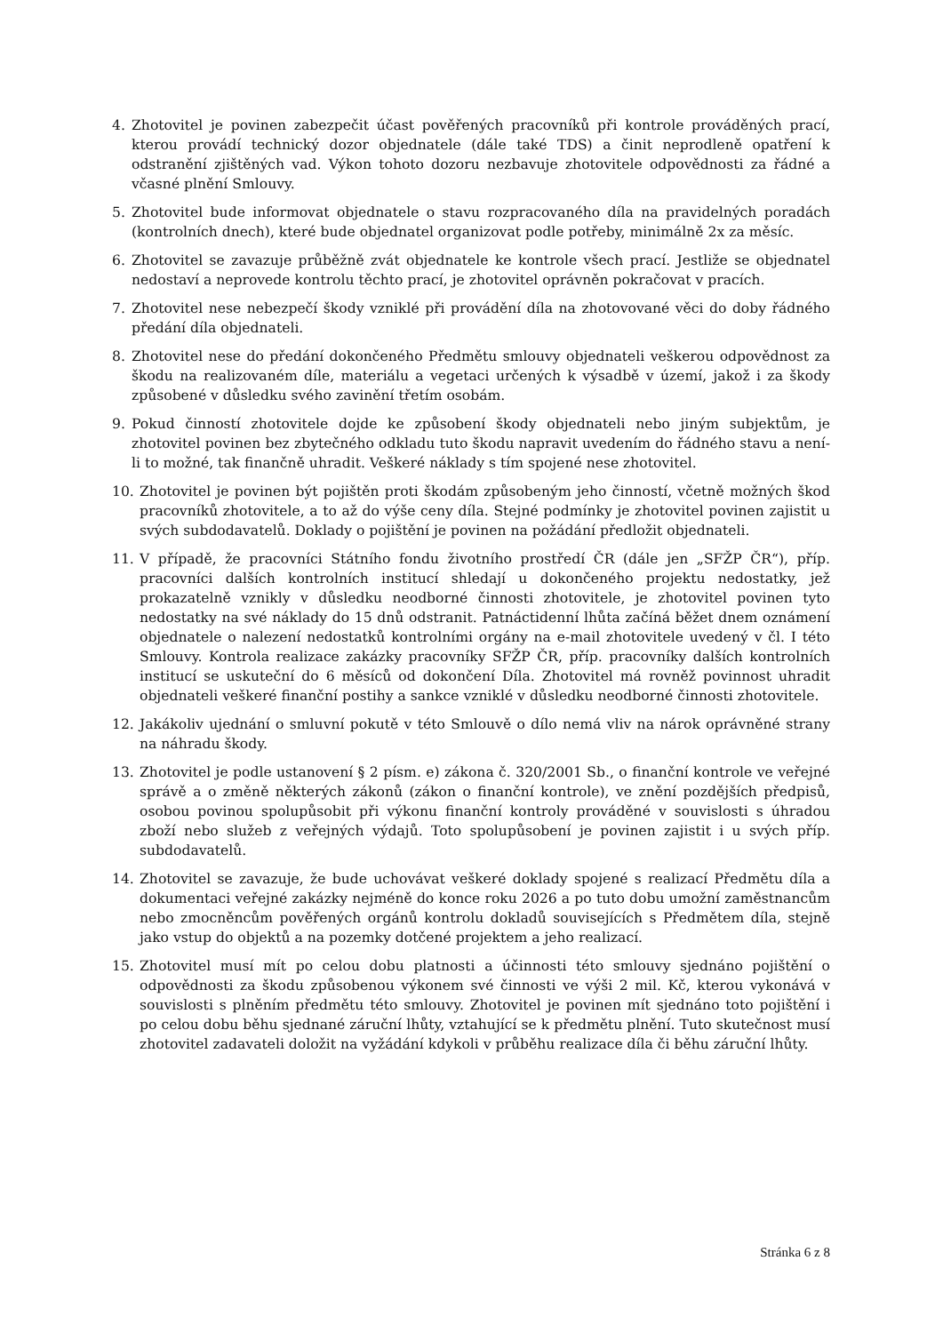4. Zhotovitel je povinen zabezpečit účast pověřených pracovníků při kontrole prováděných prací, kterou provádí technický dozor objednatele (dále také TDS) a činit neprodleně opatření k odstranění zjištěných vad. Výkon tohoto dozoru nezbavuje zhotovitele odpovědnosti za řádné a včasné plnění Smlouvy.
5. Zhotovitel bude informovat objednatele o stavu rozpracovaného díla na pravidelných poradách (kontrolních dnech), které bude objednatel organizovat podle potřeby, minimálně 2x za měsíc.
6. Zhotovitel se zavazuje průběžně zvát objednatele ke kontrole všech prací. Jestliže se objednatel nedostaví a neprovede kontrolu těchto prací, je zhotovitel oprávněn pokračovat v pracích.
7. Zhotovitel nese nebezpečí škody vzniklé při provádění díla na zhotovované věci do doby řádného předání díla objednateli.
8. Zhotovitel nese do předání dokončeného Předmětu smlouvy objednateli veškerou odpovědnost za škodu na realizovaném díle, materiálu a vegetaci určených k výsadbě v území, jakož i za škody způsobené v důsledku svého zavinění třetím osobám.
9. Pokud činností zhotovitele dojde ke způsobení škody objednateli nebo jiným subjektům, je zhotovitel povinen bez zbytečného odkladu tuto škodu napravit uvedením do řádného stavu a není-li to možné, tak finančně uhradit. Veškeré náklady s tím spojené nese zhotovitel.
10. Zhotovitel je povinen být pojištěn proti škodám způsobeným jeho činností, včetně možných škod pracovníků zhotovitele, a to až do výše ceny díla. Stejné podmínky je zhotovitel povinen zajistit u svých subdodavatelů. Doklady o pojištění je povinen na požádání předložit objednateli.
11. V případě, že pracovníci Státního fondu životního prostředí ČR (dále jen „SFŽP ČR“), příp. pracovníci dalších kontrolních institucí shledají u dokončeného projektu nedostatky, jež prokazatelně vznikly v důsledku neodborné činnosti zhotovitele, je zhotovitel povinen tyto nedostatky na své náklady do 15 dnů odstranit. Patnáctidenní lhůta začíná běžet dnem oznámení objednatele o nalezení nedostatků kontrolními orgány na e-mail zhotovitele uvedený v čl. I této Smlouvy. Kontrola realizace zakázky pracovníky SFŽP ČR, příp. pracovníky dalších kontrolních institucí se uskuteční do 6 měsíců od dokončení Díla. Zhotovitel má rovněž povinnost uhradit objednateli veškeré finanční postihy a sankce vzniklé v důsledku neodborné činnosti zhotovitele.
12. Jakákoliv ujednání o smluvní pokutě v této Smlouvě o dílo nemá vliv na nárok oprávněné strany na náhradu škody.
13. Zhotovitel je podle ustanovení § 2 písm. e) zákona č. 320/2001 Sb., o finanční kontrole ve veřejné správě a o změně některých zákonů (zákon o finanční kontrole), ve znění pozdějších předpisů, osobou povinou spolupůsobit při výkonu finanční kontroly prováděné v souvislosti s úhradou zboží nebo služeb z veřejných výdajů. Toto spolupůsobení je povinen zajistit i u svých příp. subdodavatelů.
14. Zhotovitel se zavazuje, že bude uchovávat veškeré doklady spojené s realizací Předmětu díla a dokumentaci veřejné zakázky nejméně do konce roku 2026 a po tuto dobu umožní zaměstnancům nebo zmocněncům pověřených orgánů kontrolu dokladů souvisejících s Předmětem díla, stejně jako vstup do objektů a na pozemky dotčené projektem a jeho realizací.
15. Zhotovitel musí mít po celou dobu platnosti a účinnosti této smlouvy sjednáno pojištění o odpovědnosti za škodu způsobenou výkonem své činnosti ve výši 2 mil. Kč, kterou vykonává v souvislosti s plněním předmětu této smlouvy. Zhotovitel je povinen mít sjednáno toto pojištění i po celou dobu běhu sjednané záruční lhůty, vztahující se k předmětu plnění. Tuto skutečnost musí zhotovitel zadavateli doložit na vyžádání kdykoli v průběhu realizace díla či běhu záruční lhůty.
Stránka 6 z 8